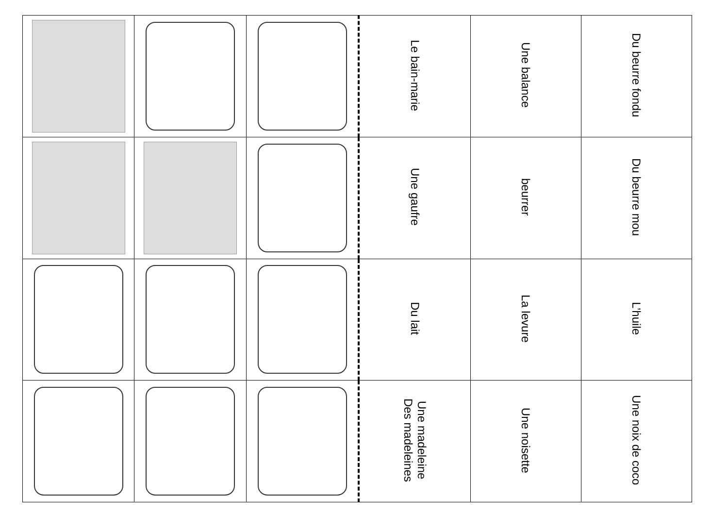| | | | Le bain-marie | Une balance | Du beurre fondu |
| | | | Une gaufre | beurrer | Du beurre mou |
| | | | Du lait | La levure | L’huile |
| | | | Une madeleine Des madeleines | Une noisette | Une noix de coco |